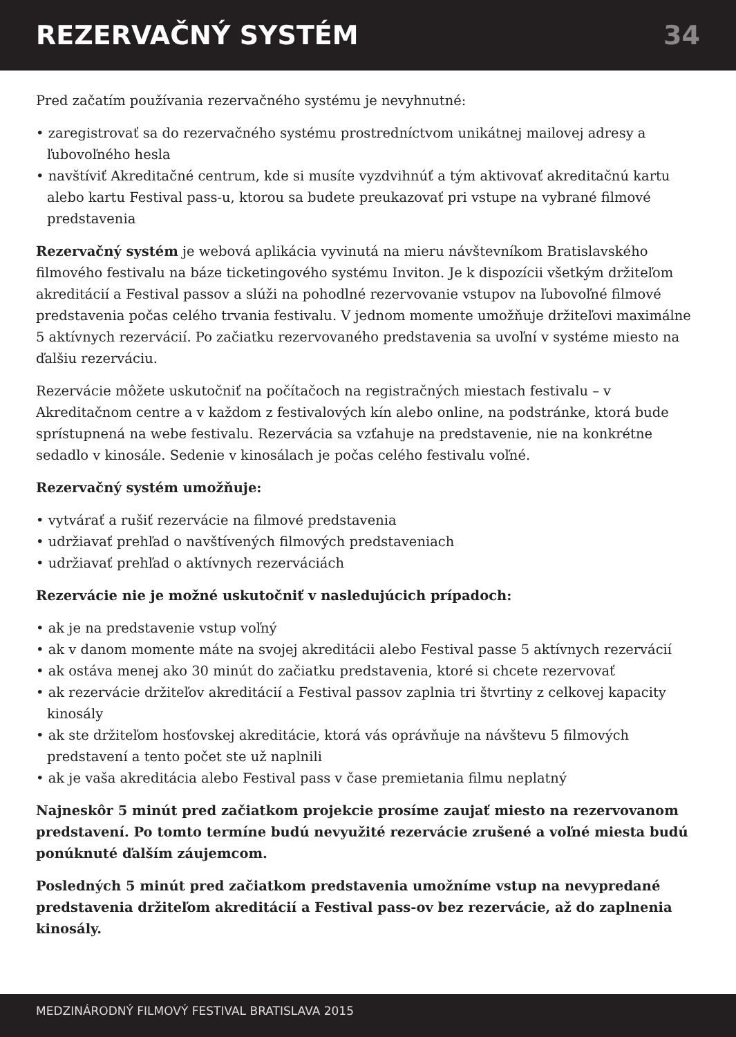REZERVAČNÝ SYSTÉM 34
Pred začatím používania rezervačného systému je nevyhnutné:
• zaregistrovať sa do rezervačného systému prostredníctvom unikátnej mailovej adresy a ľubovoľného hesla
• navštíviť Akreditačné centrum, kde si musíte vyzdvihnúť a tým aktivovať akreditačnú kartu alebo kartu Festival pass-u, ktorou sa budete preukazovať pri vstupe na vybrané filmové predstavenia
Rezervačný systém je webová aplikácia vyvinutá na mieru návštevníkom Bratislavského filmového festivalu na báze ticketingového systému Inviton. Je k dispozícii všetkým držiteľom akreditácií a Festival passov a slúži na pohodlné rezervovanie vstupov na ľubovoľné filmové predstavenia počas celého trvania festivalu. V jednom momente umožňuje držiteľovi maximálne 5 aktívnych rezervácií. Po začiatku rezervovaného predstavenia sa uvoľní v systéme miesto na ďalšiu rezerváciu.
Rezervácie môžete uskutočniť na počítačoch na registračných miestach festivalu – v Akreditačnom centre a v každom z festivalových kín alebo online, na podstránke, ktorá bude sprístupnená na webe festivalu. Rezervácia sa vzťahuje na predstavenie, nie na konkrétne sedadlo v kinosále. Sedenie v kinosálach je počas celého festivalu voľné.
Rezervačný systém umožňuje:
• vytvárať a rušiť rezervácie na filmové predstavenia
• udržiavať prehľad o navštívených filmových predstaveniach
• udržiavať prehľad o aktívnych rezerváciách
Rezervácie nie je možné uskutočniť v nasledujúcich prípadoch:
• ak je na predstavenie vstup voľný
• ak v danom momente máte na svojej akreditácii alebo Festival passe 5 aktívnych rezervácií
• ak ostáva menej ako 30 minút do začiatku predstavenia, ktoré si chcete rezervovať
• ak rezervácie držiteľov akreditácií a Festival passov zaplnia tri štvrtiny z celkovej kapacity kinosály
• ak ste držiteľom hosťovskej akreditácie, ktorá vás oprávňuje na návštevu 5 filmových predstavení a tento počet ste už naplnili
• ak je vaša akreditácia alebo Festival pass v čase premietania filmu neplatný
Najneskôr 5 minút pred začiatkom projekcie prosíme zaujať miesto na rezervovanom predstavení. Po tomto termíne budú nevyužité rezervácie zrušené a voľné miesta budú ponúknuté ďalším záujemcom.
Posledných 5 minút pred začiatkom predstavenia umožníme vstup na nevypredané predstavenia držiteľom akreditácií a Festival pass-ov bez rezervácie, až do zaplnenia kinosály.
MEDZINÁRODNÝ FILMOVÝ FESTIVAL BRATISLAVA 2015